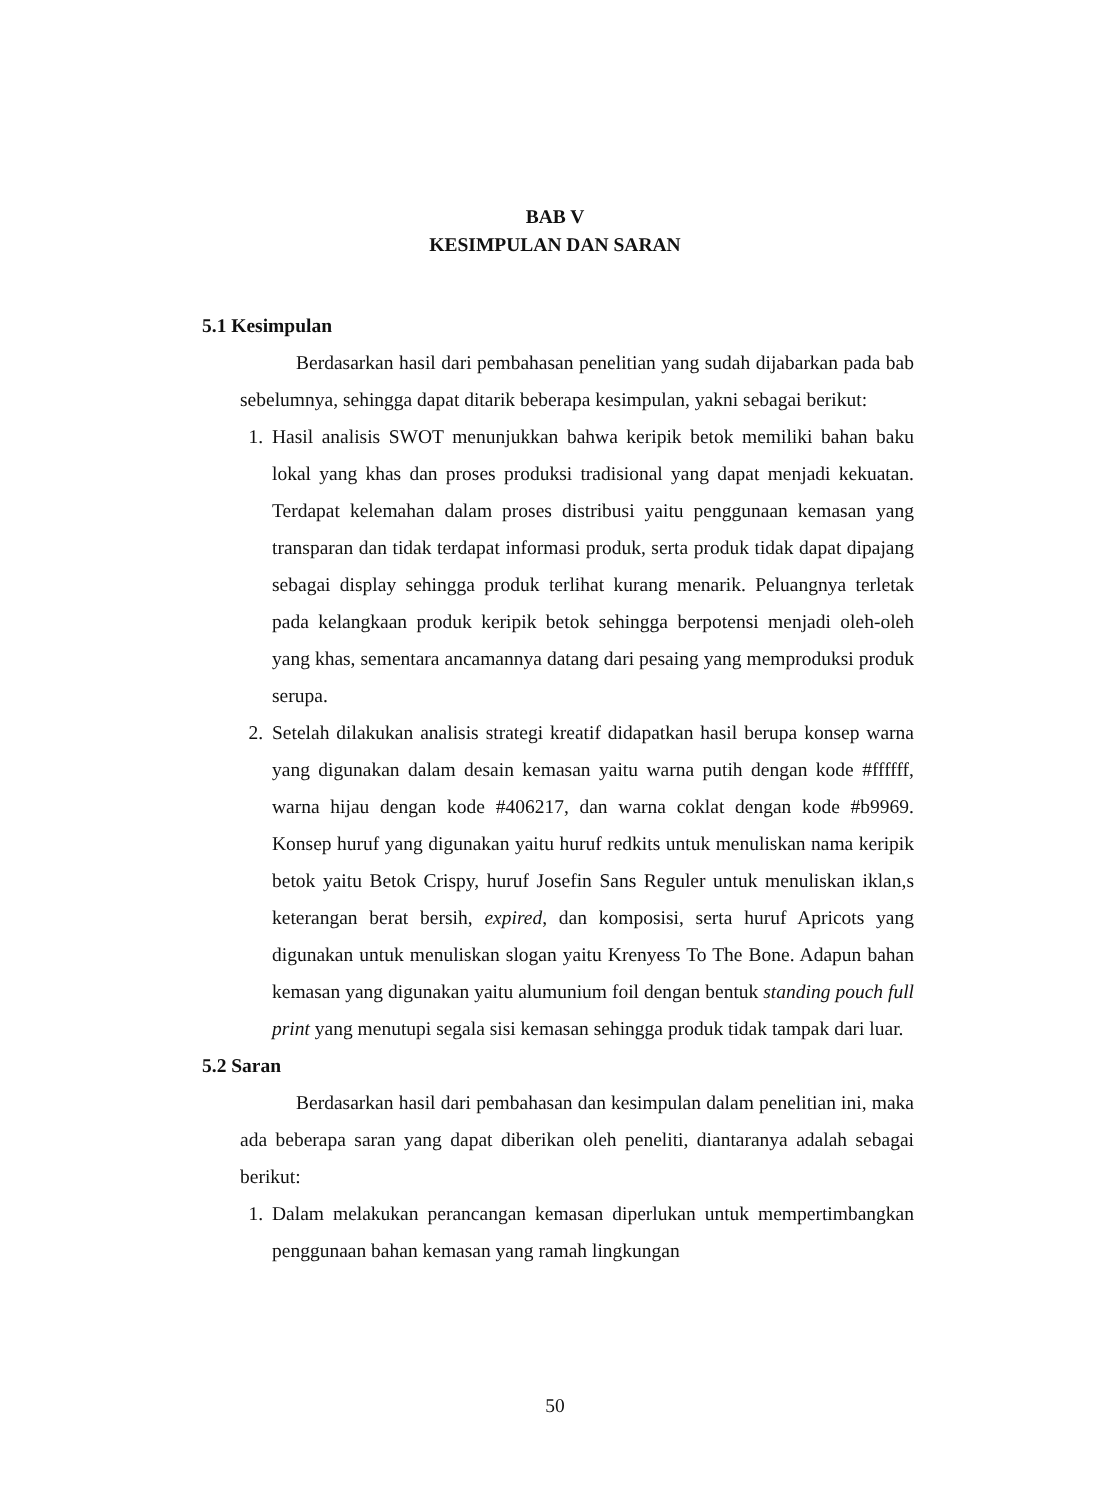BAB V
KESIMPULAN DAN SARAN
5.1 Kesimpulan
Berdasarkan hasil dari pembahasan penelitian yang sudah dijabarkan pada bab sebelumnya, sehingga dapat ditarik beberapa kesimpulan, yakni sebagai berikut:
1. Hasil analisis SWOT menunjukkan bahwa keripik betok memiliki bahan baku lokal yang khas dan proses produksi tradisional yang dapat menjadi kekuatan. Terdapat kelemahan dalam proses distribusi yaitu penggunaan kemasan yang transparan dan tidak terdapat informasi produk, serta produk tidak dapat dipajang sebagai display sehingga produk terlihat kurang menarik. Peluangnya terletak pada kelangkaan produk keripik betok sehingga berpotensi menjadi oleh-oleh yang khas, sementara ancamannya datang dari pesaing yang memproduksi produk serupa.
2. Setelah dilakukan analisis strategi kreatif didapatkan hasil berupa konsep warna yang digunakan dalam desain kemasan yaitu warna putih dengan kode #ffffff, warna hijau dengan kode #406217, dan warna coklat dengan kode #b9969. Konsep huruf yang digunakan yaitu huruf redkits untuk menuliskan nama keripik betok yaitu Betok Crispy, huruf Josefin Sans Reguler untuk menuliskan iklan,s keterangan berat bersih, expired, dan komposisi, serta huruf Apricots yang digunakan untuk menuliskan slogan yaitu Krenyess To The Bone. Adapun bahan kemasan yang digunakan yaitu alumunium foil dengan bentuk standing pouch full print yang menutupi segala sisi kemasan sehingga produk tidak tampak dari luar.
5.2 Saran
Berdasarkan hasil dari pembahasan dan kesimpulan dalam penelitian ini, maka ada beberapa saran yang dapat diberikan oleh peneliti, diantaranya adalah sebagai berikut:
1. Dalam melakukan perancangan kemasan diperlukan untuk mempertimbangkan penggunaan bahan kemasan yang ramah lingkungan
50